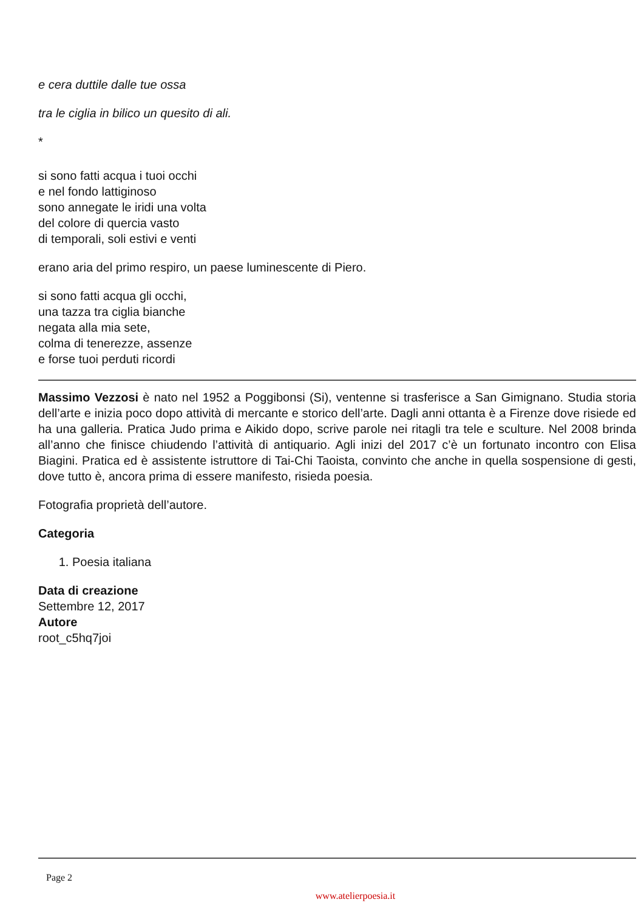e cera duttile dalle tue ossa
tra le ciglia in bilico un quesito di ali.
*
si sono fatti acqua i tuoi occhi
e nel fondo lattiginoso
sono annegate le iridi una volta
del colore di quercia vasto
di temporali, soli estivi e venti
erano aria del primo respiro, un paese luminescente di Piero.
si sono fatti acqua gli occhi,
una tazza tra ciglia bianche
negata alla mia sete,
colma di tenerezze, assenze
e forse tuoi perduti ricordi
Massimo Vezzosi è nato nel 1952 a Poggibonsi (Si), ventenne si trasferisce a San Gimignano. Studia storia dell’arte e inizia poco dopo attività di mercante e storico dell’arte. Dagli anni ottanta è a Firenze dove risiede ed ha una galleria. Pratica Judo prima e Aikido dopo, scrive parole nei ritagli tra tele e sculture. Nel 2008 brinda all’anno che finisce chiudendo l’attività di antiquario. Agli inizi del 2017 c’è un fortunato incontro con Elisa Biagini. Pratica ed è assistente istruttore di Tai-Chi Taoista, convinto che anche in quella sospensione di gesti, dove tutto è, ancora prima di essere manifesto, risieda poesia.
Fotografia proprietà dell’autore.
Categoria
1. Poesia italiana
Data di creazione
Settembre 12, 2017
Autore
root_c5hq7joi
Page 2
www.atelierpoesia.it